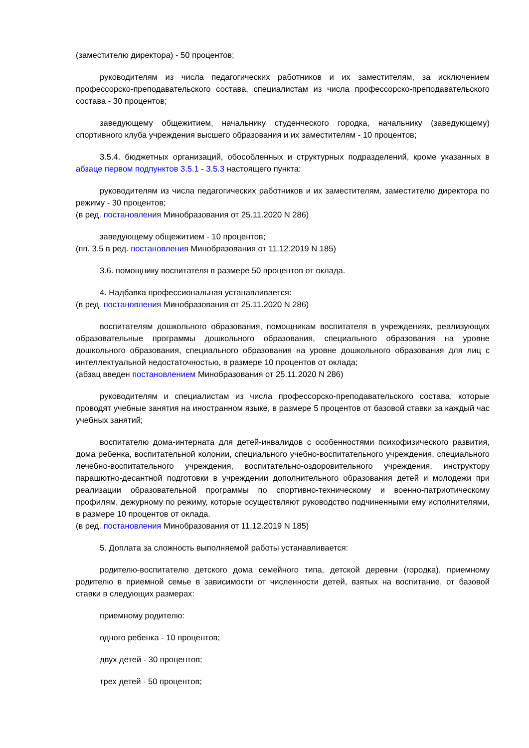(заместителю директора) - 50 процентов;
руководителям из числа педагогических работников и их заместителям, за исключением профессорско-преподавательского состава, специалистам из числа профессорско-преподавательского состава - 30 процентов;
заведующему общежитием, начальнику студенческого городка, начальнику (заведующему) спортивного клуба учреждения высшего образования и их заместителям - 10 процентов;
3.5.4. бюджетных организаций, обособленных и структурных подразделений, кроме указанных в абзаце первом подпунктов 3.5.1 - 3.5.3 настоящего пункта:
руководителям из числа педагогических работников и их заместителям, заместителю директора по режиму - 30 процентов;
(в ред. постановления Минобразования от 25.11.2020 N 286)
заведующему общежитием - 10 процентов;
(пп. 3.5 в ред. постановления Минобразования от 11.12.2019 N 185)
3.6. помощнику воспитателя в размере 50 процентов от оклада.
4. Надбавка профессиональная устанавливается:
(в ред. постановления Минобразования от 25.11.2020 N 286)
воспитателям дошкольного образования, помощникам воспитателя в учреждениях, реализующих образовательные программы дошкольного образования, специального образования на уровне дошкольного образования, специального образования на уровне дошкольного образования для лиц с интеллектуальной недостаточностью, в размере 10 процентов от оклада;
(абзац введен постановлением Минобразования от 25.11.2020 N 286)
руководителям и специалистам из числа профессорско-преподавательского состава, которые проводят учебные занятия на иностранном языке, в размере 5 процентов от базовой ставки за каждый час учебных занятий;
воспитателю дома-интерната для детей-инвалидов с особенностями психофизического развития, дома ребенка, воспитательной колонии, специального учебно-воспитательного учреждения, специального лечебно-воспитательного учреждения, воспитательно-оздоровительного учреждения, инструктору парашютно-десантной подготовки в учреждении дополнительного образования детей и молодежи при реализации образовательной программы по спортивно-техническому и военно-патриотическому профилям, дежурному по режиму, которые осуществляют руководство подчиненными ему исполнителями, в размере 10 процентов от оклада.
(в ред. постановления Минобразования от 11.12.2019 N 185)
5. Доплата за сложность выполняемой работы устанавливается:
родителю-воспитателю детского дома семейного типа, детской деревни (городка), приемному родителю в приемной семье в зависимости от численности детей, взятых на воспитание, от базовой ставки в следующих размерах:
приемному родителю:
одного ребенка - 10 процентов;
двух детей - 30 процентов;
трех детей - 50 процентов;